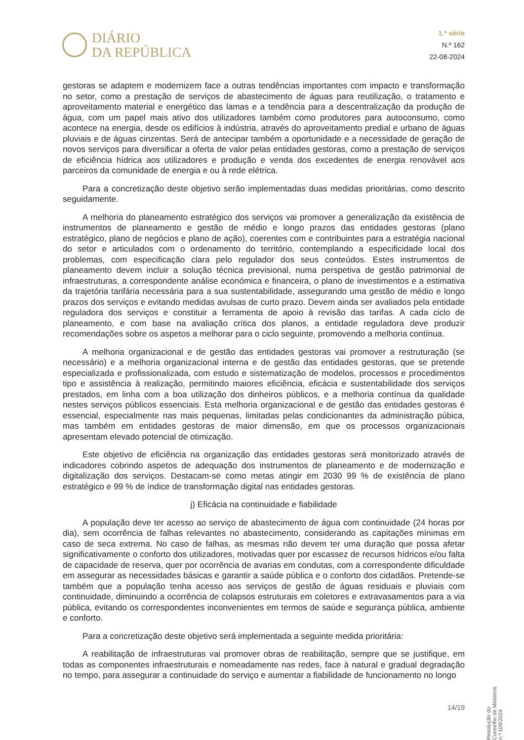DIÁRIO
DA REPÚBLICA
1.ª série
N.º 162
22-08-2024
gestoras se adaptem e modernizem face a outras tendências importantes com impacto e transformação no setor, como a prestação de serviços de abastecimento de águas para reutilização, o tratamento e aproveitamento material e energético das lamas e a tendência para a descentralização da produção de água, com um papel mais ativo dos utilizadores também como produtores para autoconsumo, como acontece na energia, desde os edifícios à indústria, através do aproveitamento predial e urbano de águas pluviais e de águas cinzentas. Será de antecipar também a oportunidade e a necessidade de geração de novos serviços para diversificar a oferta de valor pelas entidades gestoras, como a prestação de serviços de eficiência hídrica aos utilizadores e produção e venda dos excedentes de energia renovável aos parceiros da comunidade de energia e ou à rede elétrica.
Para a concretização deste objetivo serão implementadas duas medidas prioritárias, como descrito seguidamente.
A melhoria do planeamento estratégico dos serviços vai promover a generalização da existência de instrumentos de planeamento e gestão de médio e longo prazos das entidades gestoras (plano estratégico, plano de negócios e plano de ação), coerentes com e contribuintes para a estratégia nacional do setor e articulados com o ordenamento do território, contemplando a especificidade local dos problemas, com especificação clara pelo regulador dos seus conteúdos. Estes instrumentos de planeamento devem incluir a solução técnica previsional, numa perspetiva de gestão patrimonial de infraestruturas, a correspondente análise económica e financeira, o plano de investimentos e a estimativa da trajetória tarifária necessária para a sua sustentabilidade, assegurando uma gestão de médio e longo prazos dos serviços e evitando medidas avulsas de curto prazo. Devem ainda ser avaliados pela entidade reguladora dos serviços e constituir a ferramenta de apoio à revisão das tarifas. A cada ciclo de planeamento, e com base na avaliação crítica dos planos, a entidade reguladora deve produzir recomendações sobre os aspetos a melhorar para o ciclo seguinte, promovendo a melhoria contínua.
A melhoria organizacional e de gestão das entidades gestoras vai promover a restruturação (se necessário) e a melhoria organizacional interna e de gestão das entidades gestoras, que se pretende especializada e profissionalizada, com estudo e sistematização de modelos, processos e procedimentos tipo e assistência à realização, permitindo maiores eficiência, eficácia e sustentabilidade dos serviços prestados, em linha com a boa utilização dos dinheiros públicos, e a melhoria contínua da qualidade nestes serviços públicos essenciais. Esta melhoria organizacional e de gestão das entidades gestoras é essencial, especialmente nas mais pequenas, limitadas pelas condicionantes da administração púbica, mas também em entidades gestoras de maior dimensão, em que os processos organizacionais apresentam elevado potencial de otimização.
Este objetivo de eficiência na organização das entidades gestoras será monitorizado através de indicadores cobrindo aspetos de adequação dos instrumentos de planeamento e de modernização e digitalização dos serviços. Destacam-se como metas atingir em 2030 99 % de existência de plano estratégico e 99 % de índice de transformação digital nas entidades gestoras.
j) Eficácia na continuidade e fiabilidade
A população deve ter acesso ao serviço de abastecimento de água com continuidade (24 horas por dia), sem ocorrência de falhas relevantes no abastecimento, considerando as capitações mínimas em caso de seca extrema. No caso de falhas, as mesmas não devem ter uma duração que possa afetar significativamente o conforto dos utilizadores, motivadas quer por escassez de recursos hídricos e/ou falta de capacidade de reserva, quer por ocorrência de avarias em condutas, com a correspondente dificuldade em assegurar as necessidades básicas e garantir a saúde pública e o conforto dos cidadãos. Pretende-se também que a população tenha acesso aos serviços de gestão de águas residuais e pluviais com continuidade, diminuindo a ocorrência de colapsos estruturais em coletores e extravasamentos para a via pública, evitando os correspondentes inconvenientes em termos de saúde e segurança pública, ambiente e conforto.
Para a concretização deste objetivo será implementada a seguinte medida prioritária:
A reabilitação de infraestruturas vai promover obras de reabilitação, sempre que se justifique, em todas as componentes infraestruturais e nomeadamente nas redes, face à natural e gradual degradação no tempo, para assegurar a continuidade do serviço e aumentar a fiabilidade de funcionamento no longo
Resolução do Conselho de Ministros n.º 109/2024
14/19